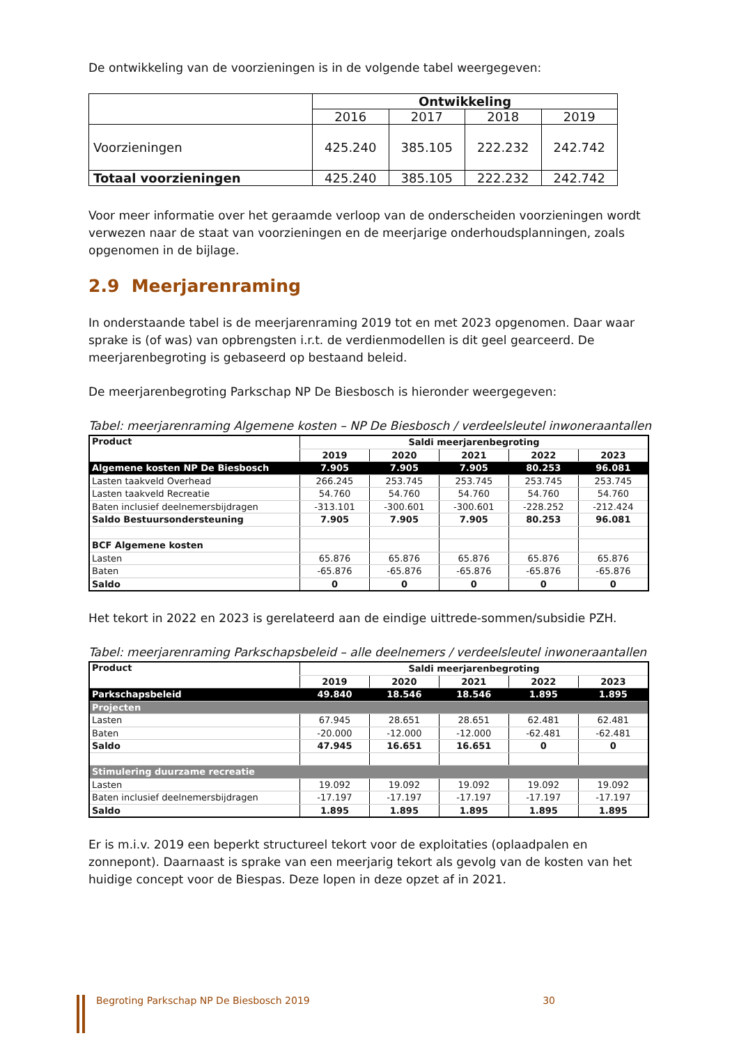De ontwikkeling van de voorzieningen is in de volgende tabel weergegeven:
| | Ontwikkeling | | | |
| --- | --- | --- | --- | --- |
| | 2016 | 2017 | 2018 | 2019 |
| Voorzieningen | 425.240 | 385.105 | 222.232 | 242.742 |
| Totaal voorzieningen | 425.240 | 385.105 | 222.232 | 242.742 |
Voor meer informatie over het geraamde verloop van de onderscheiden voorzieningen wordt verwezen naar de staat van voorzieningen en de meerjarige onderhoudsplanningen, zoals opgenomen in de bijlage.
2.9 Meerjarenraming
In onderstaande tabel is de meerjarenraming 2019 tot en met 2023 opgenomen. Daar waar sprake is (of was) van opbrengsten i.r.t. de verdienmodellen is dit geel gearceerd. De meerjarenbegroting is gebaseerd op bestaand beleid.
De meerjarenbegroting Parkschap NP De Biesbosch is hieronder weergegeven:
Tabel: meerjarenraming Algemene kosten – NP De Biesbosch / verdeelsleutel inwoneraantallen
| Product | Saldi meerjarenbegroting | | | | |
| --- | --- | --- | --- | --- | --- |
| | 2019 | 2020 | 2021 | 2022 | 2023 |
| Algemene kosten NP De Biesbosch | 7.905 | 7.905 | 7.905 | 80.253 | 96.081 |
| Lasten taakveld Overhead | 266.245 | 253.745 | 253.745 | 253.745 | 253.745 |
| Lasten taakveld Recreatie | 54.760 | 54.760 | 54.760 | 54.760 | 54.760 |
| Baten inclusief deelnemersbijdragen | -313.101 | -300.601 | -300.601 | -228.252 | -212.424 |
| Saldo Bestuursondersteuning | 7.905 | 7.905 | 7.905 | 80.253 | 96.081 |
| BCF Algemene kosten | | | | | |
| Lasten | 65.876 | 65.876 | 65.876 | 65.876 | 65.876 |
| Baten | -65.876 | -65.876 | -65.876 | -65.876 | -65.876 |
| Saldo | 0 | 0 | 0 | 0 | 0 |
Het tekort in 2022 en 2023 is gerelateerd aan de eindige uittrede-sommen/subsidie PZH.
Tabel: meerjarenraming Parkschapsbeleid – alle deelnemers / verdeelsleutel inwoneraantallen
| Product | Saldi meerjarenbegroting | | | | |
| --- | --- | --- | --- | --- | --- |
| | 2019 | 2020 | 2021 | 2022 | 2023 |
| Parkschapsbeleid | 49.840 | 18.546 | 18.546 | 1.895 | 1.895 |
| Projecten | | | | | |
| Lasten | 67.945 | 28.651 | 28.651 | 62.481 | 62.481 |
| Baten | -20.000 | -12.000 | -12.000 | -62.481 | -62.481 |
| Saldo | 47.945 | 16.651 | 16.651 | 0 | 0 |
| Stimulering duurzame recreatie | | | | | |
| Lasten | 19.092 | 19.092 | 19.092 | 19.092 | 19.092 |
| Baten inclusief deelnemersbijdragen | -17.197 | -17.197 | -17.197 | -17.197 | -17.197 |
| Saldo | 1.895 | 1.895 | 1.895 | 1.895 | 1.895 |
Er is m.i.v. 2019 een beperkt structureel tekort voor de exploitaties (oplaadpalen en zonnepont). Daarnaast is sprake van een meerjarig tekort als gevolg van de kosten van het huidige concept voor de Biespas. Deze lopen in deze opzet af in 2021.
Begroting Parkschap NP De Biesbosch 2019 30